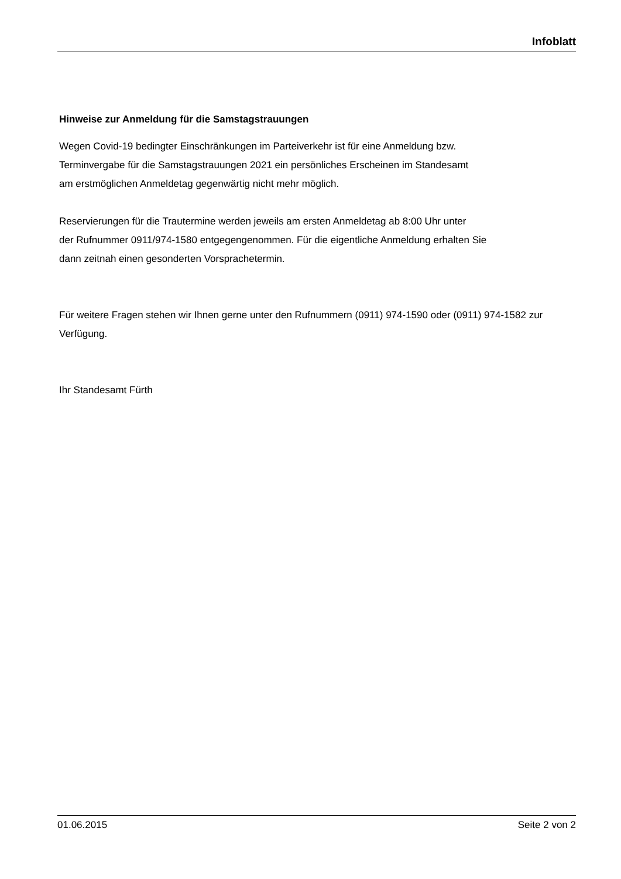Infoblatt
Hinweise zur Anmeldung für die Samstagstrauungen
Wegen Covid-19 bedingter Einschränkungen im Parteiverkehr ist für eine Anmeldung bzw.
Terminvergabe für die Samstagstrauungen 2021 ein persönliches Erscheinen im Standesamt
am erstmöglichen Anmeldetag gegenwärtig nicht mehr möglich.
Reservierungen für die Trautermine werden jeweils am ersten Anmeldetag ab 8:00 Uhr unter
der Rufnummer 0911/974-1580 entgegengenommen. Für die eigentliche Anmeldung erhalten Sie
dann zeitnah einen gesonderten Vorsprachetermin.
Für weitere Fragen stehen wir Ihnen gerne unter den Rufnummern (0911) 974-1590 oder (0911) 974-1582 zur Verfügung.
Ihr Standesamt Fürth
01.06.2015 Seite 2 von 2